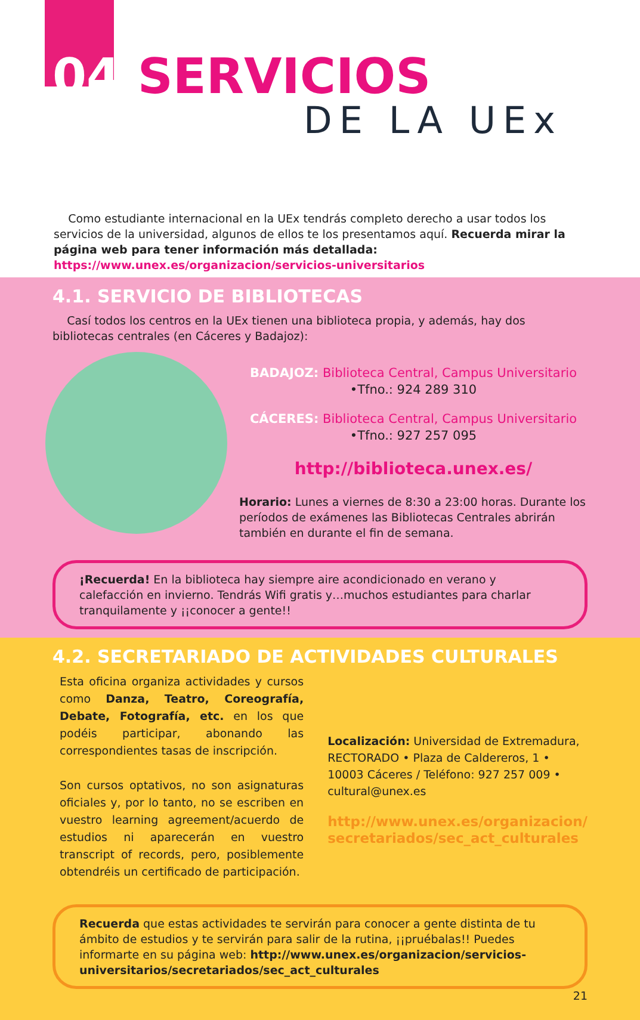04 SERVICIOS
DE LA UEx
Como estudiante internacional en la UEx tendrás completo derecho a usar todos los servicios de la universidad, algunos de ellos te los presentamos aquí. Recuerda mirar la página web para tener información más detallada: https://www.unex.es/organizacion/servicios-universitarios
4.1. SERVICIO DE BIBLIOTECAS
Casí todos los centros en la UEx tienen una biblioteca propia, y además, hay dos bibliotecas centrales (en Cáceres y Badajoz):
BADAJOZ: Biblioteca Central, Campus Universitario •Tfno.: 924 289 310
CÁCERES: Biblioteca Central, Campus Universitario •Tfno.: 927 257 095
http://biblioteca.unex.es/
Horario: Lunes a viernes de 8:30 a 23:00 horas. Durante los períodos de exámenes las Bibliotecas Centrales abrirán también en durante el fin de semana.
¡Recuerda! En la biblioteca hay siempre aire acondicionado en verano y calefacción en invierno. Tendrás Wifi gratis y…muchos estudiantes para charlar tranquilamente y ¡¡conocer a gente!!
4.2. SECRETARIADO DE ACTIVIDADES CULTURALES
Esta oficina organiza actividades y cursos como Danza, Teatro, Coreografía, Debate, Fotografía, etc. en los que podéis participar, abonando las correspondientes tasas de inscripción.
Son cursos optativos, no son asignaturas oficiales y, por lo tanto, no se escriben en vuestro learning agreement/acuerdo de estudios ni aparecerán en vuestro transcript of records, pero, posiblemente obtendréis un certificado de participación.
Localización: Universidad de Extremadura, RECTORADO • Plaza de Caldereros, 1 • 10003 Cáceres / Teléfono: 927 257 009 • cultural@unex.es
http://www.unex.es/organizacion/ secretariados/sec_act_culturales
Recuerda que estas actividades te servirán para conocer a gente distinta de tu ámbito de estudios y te servirán para salir de la rutina, ¡¡pruébalas!! Puedes informarte en su página web: http://www.unex.es/organizacion/servicios-universitarios/secretariados/sec_act_culturales
21